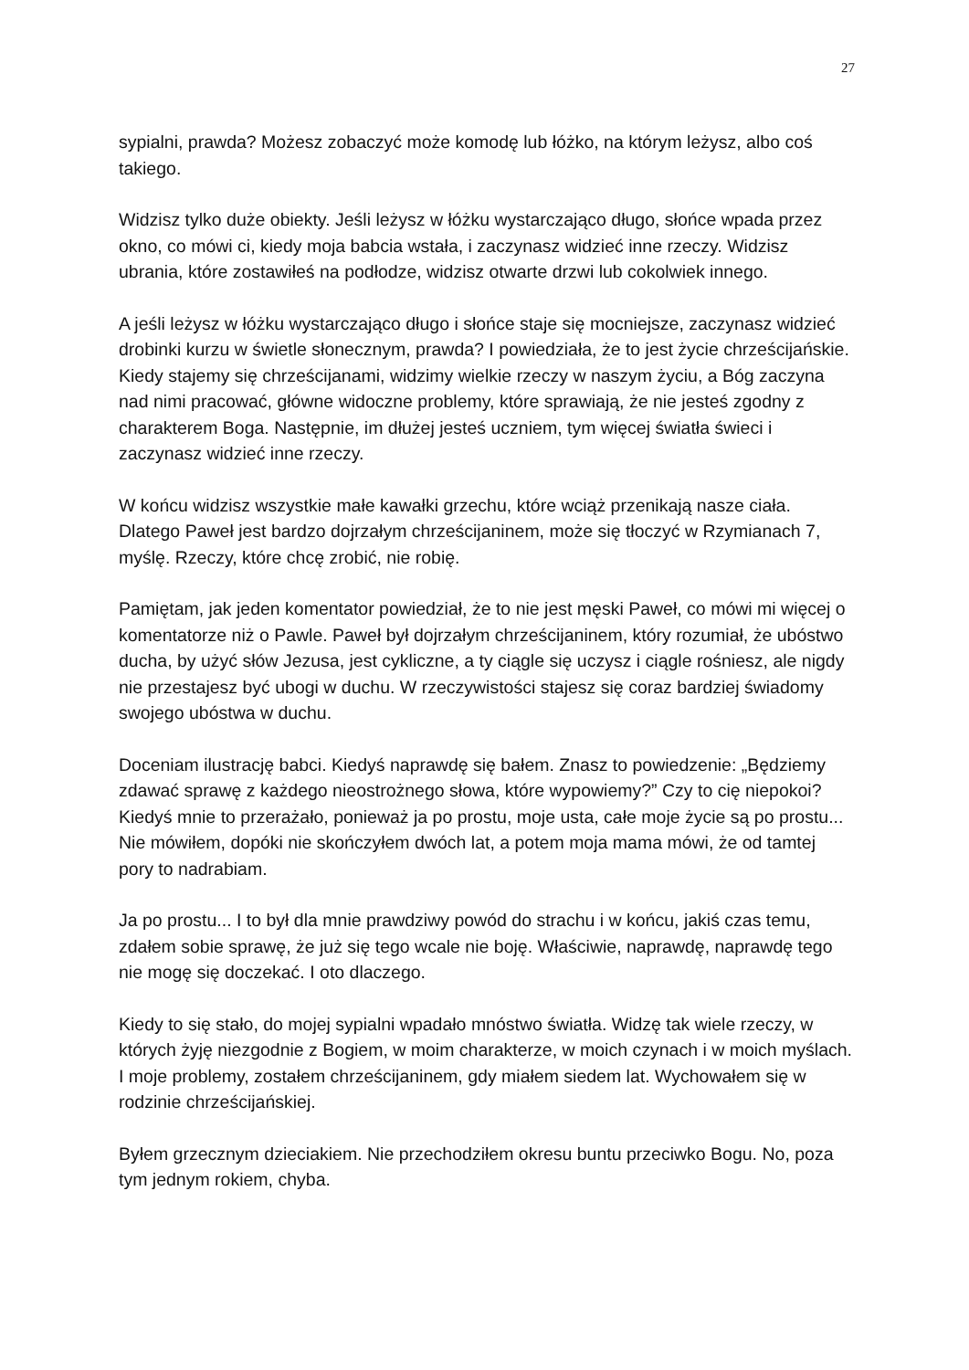27
sypialni, prawda? Możesz zobaczyć może komodę lub łóżko, na którym leżysz, albo coś takiego.
Widzisz tylko duże obiekty. Jeśli leżysz w łóżku wystarczająco długo, słońce wpada przez okno, co mówi ci, kiedy moja babcia wstała, i zaczynasz widzieć inne rzeczy. Widzisz ubrania, które zostawiłeś na podłodze, widzisz otwarte drzwi lub cokolwiek innego.
A jeśli leżysz w łóżku wystarczająco długo i słońce staje się mocniejsze, zaczynasz widzieć drobinki kurzu w świetle słonecznym, prawda? I powiedziała, że to jest życie chrześcijańskie. Kiedy stajemy się chrześcijanami, widzimy wielkie rzeczy w naszym życiu, a Bóg zaczyna nad nimi pracować, główne widoczne problemy, które sprawiają, że nie jesteś zgodny z charakterem Boga. Następnie, im dłużej jesteś uczniem, tym więcej światła świeci i zaczynasz widzieć inne rzeczy.
W końcu widzisz wszystkie małe kawałki grzechu, które wciąż przenikają nasze ciała. Dlatego Paweł jest bardzo dojrzałym chrześcijaninem, może się tłoczyć w Rzymianach 7, myślę. Rzeczy, które chcę zrobić, nie robię.
Pamiętam, jak jeden komentator powiedział, że to nie jest męski Paweł, co mówi mi więcej o komentatorze niż o Pawle. Paweł był dojrzałym chrześcijaninem, który rozumiał, że ubóstwo ducha, by użyć słów Jezusa, jest cykliczne, a ty ciągle się uczysz i ciągle rośniesz, ale nigdy nie przestajesz być ubogi w duchu. W rzeczywistości stajesz się coraz bardziej świadomy swojego ubóstwa w duchu.
Doceniam ilustrację babci. Kiedyś naprawdę się bałem. Znasz to powiedzenie: „Będziemy zdawać sprawę z każdego nieostrożnego słowa, które wypowiemy?” Czy to cię niepokoi? Kiedyś mnie to przerażało, ponieważ ja po prostu, moje usta, całe moje życie są po prostu... Nie mówiłem, dopóki nie skończyłem dwóch lat, a potem moja mama mówi, że od tamtej pory to nadrabiam.
Ja po prostu... I to był dla mnie prawdziwy powód do strachu i w końcu, jakiś czas temu, zdałem sobie sprawę, że już się tego wcale nie boję. Właściwie, naprawdę, naprawdę tego nie mogę się doczekać. I oto dlaczego.
Kiedy to się stało, do mojej sypialni wpadało mnóstwo światła. Widzę tak wiele rzeczy, w których żyję niezgodnie z Bogiem, w moim charakterze, w moich czynach i w moich myślach. I moje problemy, zostałem chrześcijaninem, gdy miałem siedem lat. Wychowałem się w rodzinie chrześcijańskiej.
Byłem grzecznym dzieciakiem. Nie przechodziłem okresu buntu przeciwko Bogu. No, poza tym jednym rokiem, chyba.